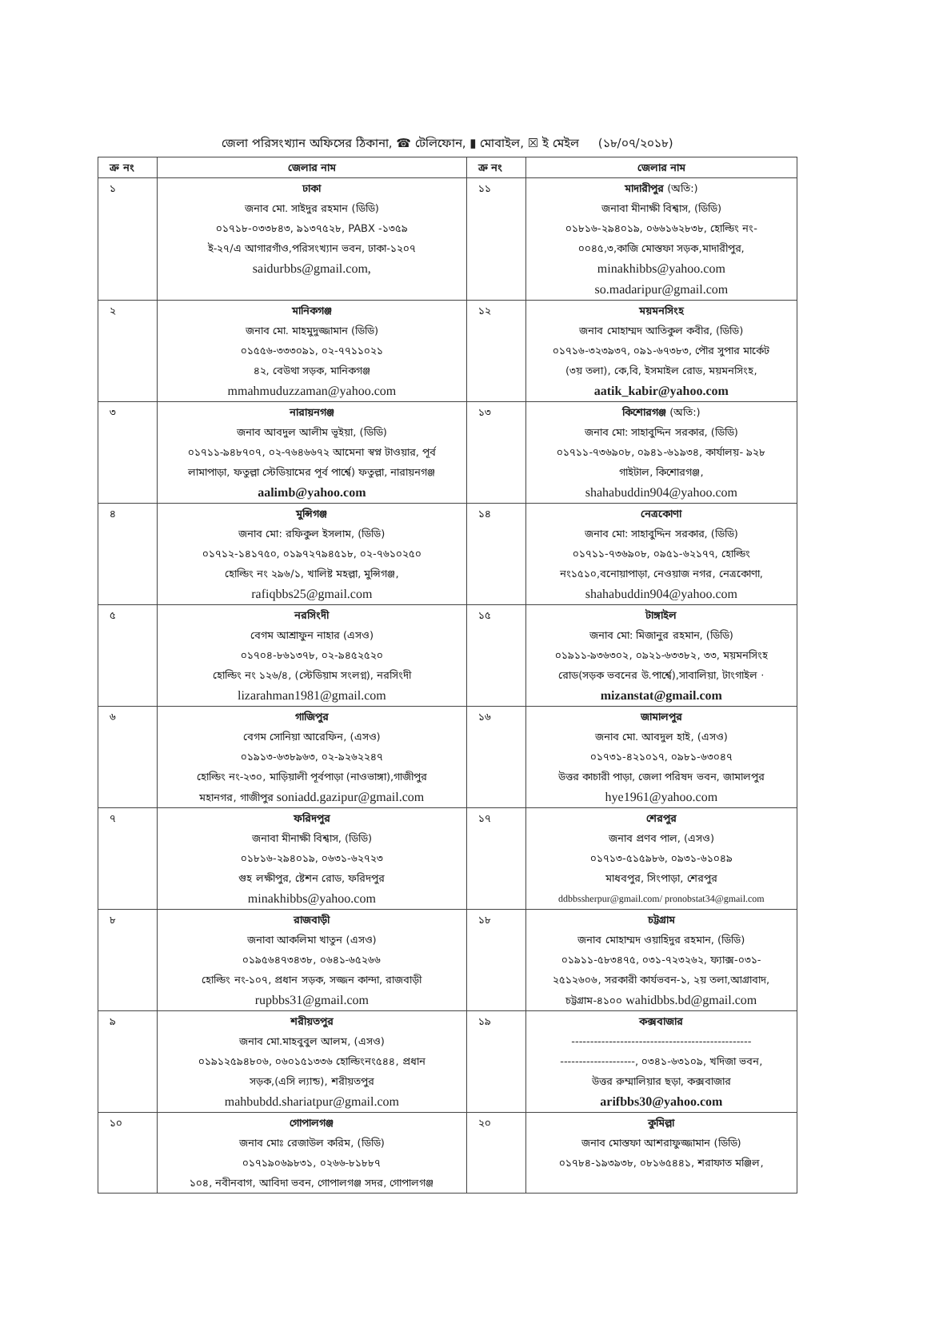জেলা পরিসংখ্যান অফিসের ঠিকানা, ☎ টেলিফোন, ▮ মোবাইল, ☒ ই মেইল (১৮/০৭/২০১৮)
| ক্র নং | জেলার নাম | ক্র নং | জেলার নাম |
| --- | --- | --- | --- |
| ১ | ঢাকা জনাব মো. সাইদুর রহমান (ডিডি) ০১৭১৮-০৩৩৮৪৩, ৯১৩৭৫২৮, PABX -১৩৫৯ ই-২৭/এ আগারগাঁও,পরিসংখ্যান ভবন, ঢাকা-১২০৭ saidurbbs@gmail.com, | ১১ | মাদারীপুর (অতি:) জনাবা মীনাক্ষী বিশ্বাস, (ডিডি) ০১৮১৬-২৯৪০১৯, ০৬৬১৬২৮৩৮, হোল্ডিং নং- ০০৪৫,৩,কাজি মোস্তফা সড়ক,মাদারীপুর, minakhibbs@yahoo.com so.madaripur@gmail.com |
| ২ | মানিকগঞ্জ জনাব মো. মাহমুদুজ্জামান (ডিডি) ০১৫৫৬-৩৩৩০৯১, ০২-৭৭১১০২১ ৪২, বেউথা সড়ক, মানিকগঞ্জ mmahmuduzzaman@yahoo.com | ১২ | ময়মনসিংহ জনাব মোহাম্মদ আতিকুল কবীর, (ডিডি) ০১৭১৬-৩২৩৯৩৭, ০৯১-৬৭৩৮৩, পৌর সুপার মার্কেট (৩য় তলা), কে,বি, ইসমাইল রোড, ময়মনসিংহ, aatik_kabir@yahoo.com |
| ৩ | নারায়নগঞ্জ জনাব আবদুল আলীম ভূইয়া, (ডিডি) ০১৭১১-৯৪৮৭০৭, ০২-৭৬৪৬৬৭২ আমেনা স্বপ্ন টাওয়ার, পূর্ব লামাপাড়া, ফতুল্লা স্টেডিয়ামের পূর্ব পার্শ্বে) ফতুল্লা, নারায়নগঞ্জ aalimb@yahoo.com | ১৩ | কিশোরগঞ্জ (অতি:) জনাব মো: সাহাবুদ্দিন সরকার, (ডিডি) ০১৭১১-৭৩৬৯০৮, ০৯৪১-৬১৯৩৪, কার্যালয়- ৯২৮ গাইটাল, কিশোরগঞ্জ, shahabuddin904@yahoo.com |
| ৪ | মুন্সিগঞ্জ জনাব মো: রফিকুল ইসলাম, (ডিডি) ০১৭১২-১৪১৭৫০, ০১৯৭২৭৯৪৫১৮, ০২-৭৬১০২৫০ হোল্ডিং নং ২৯৬/১, খালিষ্ট মহল্লা, মুন্সিগঞ্জ, rafiqbbs25@gmail.com | ১৪ | নেত্রকোণা জনাব মো: সাহাবুদ্দিন সরকার, (ডিডি) ০১৭১১-৭৩৬৯০৮, ০৯৫১-৬২১৭৭, হোল্ডিং নং১৫১০,বনোয়াপাড়া, নেওয়াজ নগর, নেত্রকোণা, shahabuddin904@yahoo.com |
| ৫ | নরসিংদী বেগম আশ্রাফুন নাহার (এসও) ০১৭০৪-৮৬১৩৭৮, ০২-৯৪৫২৫২০ হোল্ডিং নং ১২৬/৪, (স্টেডিয়াম সংলগ্ন), নরসিংদী lizarahman1981@gmail.com | ১৫ | টাঙ্গাইল জনাব মো: মিজানুর রহমান, (ডিডি) ০১৯১১-৯৩৬৩০২, ০৯২১-৬৩৩৮২, ৩৩, ময়মনসিংহ রোড(সড়ক ভবনের উ.পার্শ্বে),সাবালিয়া, টাংগাইল · mizanstat@gmail.com |
| ৬ | গাজিপুর বেগম সোনিয়া আরেফিন, (এসও) ০১৯১৩-৬৩৮৯৬৩, ০২-৯২৬২২৪৭ হোল্ডিং নং-২৩০, মাড়িয়ালী পূর্বপাড়া (নাওভাঙ্গা),গাজীপুর মহানগর, গাজীপুর soniadd.gazipur@gmail.com | ১৬ | জামালপুর জনাব মো. আবদুল হাই, (এসও) ০১৭৩১-৪২১০১৭, ০৯৮১-৬৩০৪৭ উত্তর কাচারী পাড়া, জেলা পরিষদ ভবন, জামালপুর hye1961@yahoo.com |
| ৭ | ফরিদপুর জনাবা মীনাক্ষী বিশ্বাস, (ডিডি) ০১৮১৬-২৯৪০১৯, ০৬৩১-৬২৭২৩ গুহ লক্ষীপুর, ষ্টেশন রোড, ফরিদপুর minakhibbs@yahoo.com | ১৭ | শেরপুর জনাব প্রণব পাল, (এসও) ০১৭১৩-৫১৫৯৮৬, ০৯৩১-৬১০৪৯ মাধবপুর, সিংপাড়া, শেরপুর ddbbssherpur@gmail.com/ pronobstat34@gmail.com |
| ৮ | রাজবাড়ী জনাবা আকলিমা খাতুন (এসও) ০১৯৫৬৪৭৩৪৩৮, ০৬৪১-৬৫২৬৬ হোল্ডিং নং-১০৭, প্রধান সড়ক, সজ্জন কান্দা, রাজবাড়ী rupbbs31@gmail.com | ১৮ | চট্টগ্রাম জনাব মোহাম্মদ ওয়াহিদুর রহমান, (ডিডি) ০১৯১১-৫৮৩৪৭৫, ০৩১-৭২৩২৬২, ফ্যাক্স-০৩১- ২৫১২৬০৬, সরকারী কার্যভবন-১, ২য় তলা,আগ্রাবাদ, চট্টগ্রাম-৪১০০ wahidbbs.bd@gmail.com |
| ৯ | শরীয়তপুর জনাব মো.মাহবুবুল আলম, (এসও) ০১৯১২৫৯৪৮০৬, ০৬০১৫১৩৩৬ হোল্ডিংনং৫৪৪, প্রধান সড়ক,(এসি ল্যান্ড), শরীয়তপুর mahbubdd.shariatpur@gmail.com | ১৯ | কক্সবাজার ------------------------------------------------ --------------------, ০৩৪১-৬৩১০৯, খদিজা ভবন, উত্তর রুম্মালিয়ার ছড়া, কক্সবাজার arifbbs30@yahoo.com |
| ১০ | গোপালগঞ্জ জনাব মোঃ রেজাউল করিম, (ডিডি) ০১৭১৯০৬৯৮৩১, ০২৬৬-৮১৮৮৭ ১০৪, নবীনবাগ, আবিদা ভবন, গোপালগঞ্জ সদর, গোপালগঞ্জ | ২০ | কুমিল্লা জনাব মোস্তফা আশরাফুজ্জামান (ডিডি) ০১৭৮৪-১৯৩৯৩৮, ০৮১৬৫৪৪১, শরাফাত মঞ্জিল, |